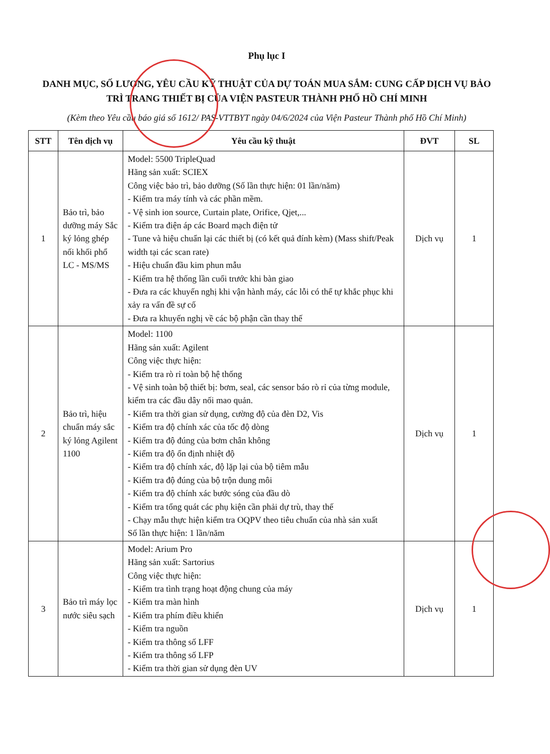Phụ lục I
DANH MỤC, SỐ LƯỢNG, YÊU CẦU KỸ THUẬT CỦA DỰ TOÁN MUA SẮM: CUNG CẤP DỊCH VỤ BẢO TRÌ TRANG THIẾT BỊ CỦA VIỆN PASTEUR THÀNH PHỐ HỒ CHÍ MINH
(Kèm theo Yêu cầu báo giá số 1612/ PAS-VTTBYT ngày 04/6/2024 của Viện Pasteur Thành phố Hồ Chí Minh)
| STT | Tên dịch vụ | Yêu cầu kỹ thuật | ĐVT | SL |
| --- | --- | --- | --- | --- |
| 1 | Bảo trì, bảo dưỡng máy Sắc ký lỏng ghép nối khối phổ LC - MS/MS | Model: 5500 TripleQuad Hãng sản xuất: SCIEX Công việc bảo trì, bảo dưỡng (Số lần thực hiện: 01 lần/năm) - Kiểm tra máy tính và các phần mềm. - Vệ sinh ion source, Curtain plate, Orifice, Qjet,... - Kiểm tra điện áp các Board mạch điện tử - Tune và hiệu chuẩn lại các thiết bị (có kết quả đính kèm) (Mass shift/Peak width tại các scan rate) - Hiệu chuẩn đầu kim phun mẫu - Kiểm tra hệ thống lần cuối trước khi bàn giao - Đưa ra các khuyến nghị khi vận hành máy, các lỗi có thể tự khắc phục khi xảy ra vấn đề sự cố - Đưa ra khuyến nghị về các bộ phận cần thay thế | Dịch vụ | 1 |
| 2 | Bảo trì, hiệu chuẩn máy sắc ký lỏng Agilent 1100 | Model: 1100 Hãng sản xuất: Agilent Công việc thực hiện: - Kiểm tra rò rỉ toàn bộ hệ thống - Vệ sinh toàn bộ thiết bị: bơm, seal, các sensor báo rò rỉ của từng module, kiểm tra các đầu dây nối mao quản. - Kiểm tra thời gian sử dụng, cường độ của đèn D2, Vis - Kiểm tra độ chính xác của tốc độ dòng - Kiểm tra độ đúng của bơm chân không - Kiểm tra độ ổn định nhiệt độ - Kiểm tra độ chính xác, độ lặp lại của bộ tiêm mẫu - Kiểm tra độ đúng của bộ trộn dung môi - Kiểm tra độ chính xác bước sóng của đầu dò - Kiểm tra tổng quát các phụ kiện cần phải dự trù, thay thế - Chạy mẫu thực hiện kiểm tra OQPV theo tiêu chuẩn của nhà sản xuất Số lần thực hiện: 1 lần/năm | Dịch vụ | 1 |
| 3 | Bảo trì máy lọc nước siêu sạch | Model: Arium Pro Hãng sản xuất: Sartorius Công việc thực hiện: - Kiểm tra tình trạng hoạt động chung của máy - Kiểm tra màn hình - Kiểm tra phím điều khiển - Kiểm tra nguồn - Kiểm tra thông số LFF - Kiểm tra thông số LFP - Kiểm tra thời gian sử dụng đèn UV | Dịch vụ | 1 |